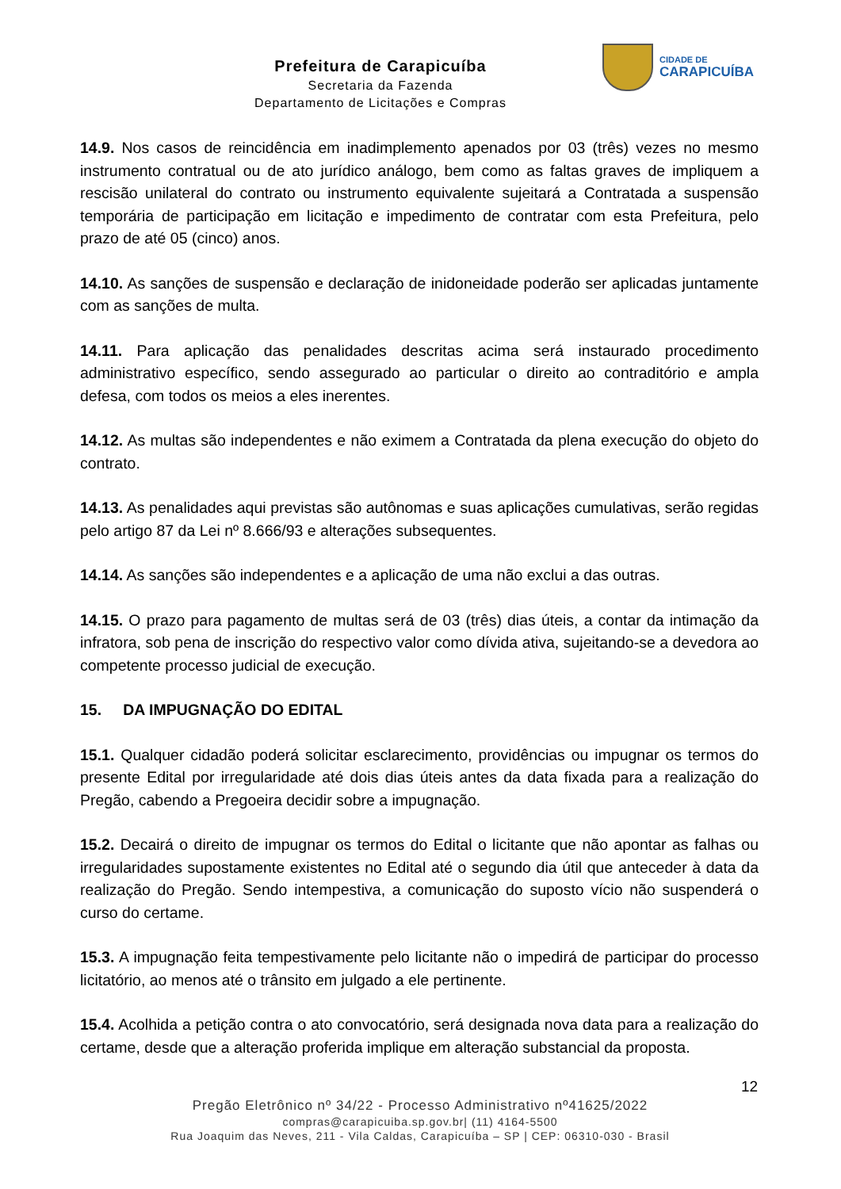Prefeitura de Carapicuíba
Secretaria da Fazenda
Departamento de Licitações e Compras
CIDADE DE
CARAPICUÍBA
14.9. Nos casos de reincidência em inadimplemento apenados por 03 (três) vezes no mesmo instrumento contratual ou de ato jurídico análogo, bem como as faltas graves de impliquem a rescisão unilateral do contrato ou instrumento equivalente sujeitará a Contratada a suspensão temporária de participação em licitação e impedimento de contratar com esta Prefeitura, pelo prazo de até 05 (cinco) anos.
14.10. As sanções de suspensão e declaração de inidoneidade poderão ser aplicadas juntamente com as sanções de multa.
14.11. Para aplicação das penalidades descritas acima será instaurado procedimento administrativo específico, sendo assegurado ao particular o direito ao contraditório e ampla defesa, com todos os meios a eles inerentes.
14.12. As multas são independentes e não eximem a Contratada da plena execução do objeto do contrato.
14.13. As penalidades aqui previstas são autônomas e suas aplicações cumulativas, serão regidas pelo artigo 87 da Lei nº 8.666/93 e alterações subsequentes.
14.14. As sanções são independentes e a aplicação de uma não exclui a das outras.
14.15. O prazo para pagamento de multas será de 03 (três) dias úteis, a contar da intimação da infratora, sob pena de inscrição do respectivo valor como dívida ativa, sujeitando-se a devedora ao competente processo judicial de execução.
15. DA IMPUGNAÇÃO DO EDITAL
15.1. Qualquer cidadão poderá solicitar esclarecimento, providências ou impugnar os termos do presente Edital por irregularidade até dois dias úteis antes da data fixada para a realização do Pregão, cabendo a Pregoeira decidir sobre a impugnação.
15.2. Decairá o direito de impugnar os termos do Edital o licitante que não apontar as falhas ou irregularidades supostamente existentes no Edital até o segundo dia útil que anteceder à data da realização do Pregão. Sendo intempestiva, a comunicação do suposto vício não suspenderá o curso do certame.
15.3. A impugnação feita tempestivamente pelo licitante não o impedirá de participar do processo licitatório, ao menos até o trânsito em julgado a ele pertinente.
15.4. Acolhida a petição contra o ato convocatório, será designada nova data para a realização do certame, desde que a alteração proferida implique em alteração substancial da proposta.
12
Pregão Eletrônico nº 34/22 - Processo Administrativo nº41625/2022
compras@carapicuiba.sp.gov.br| (11) 4164-5500
Rua Joaquim das Neves, 211 - Vila Caldas, Carapicuíba – SP | CEP: 06310-030 - Brasil